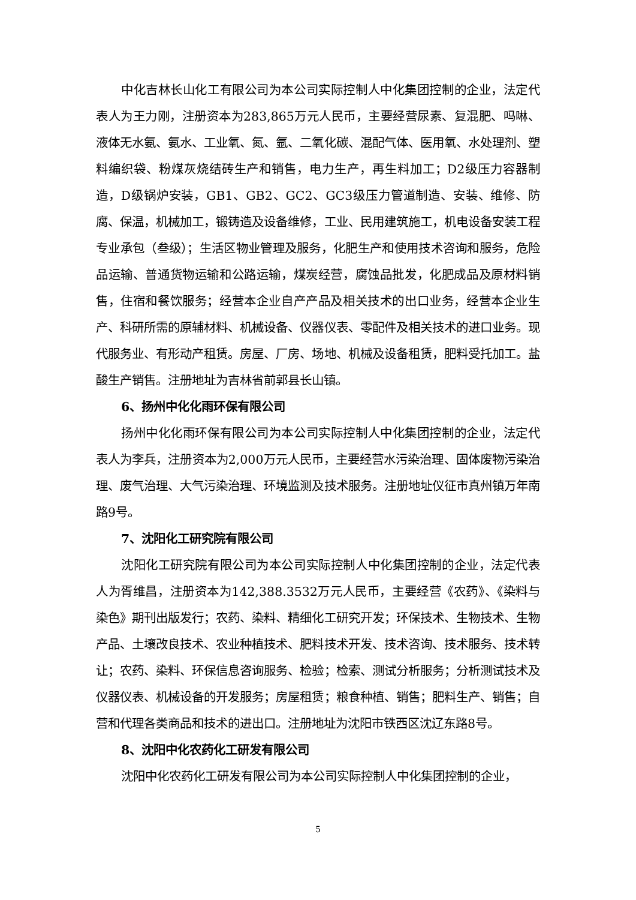中化吉林长山化工有限公司为本公司实际控制人中化集团控制的企业，法定代表人为王力刚，注册资本为283,865万元人民币，主要经营尿素、复混肥、吗啉、液体无水氨、氨水、工业氧、氮、氩、二氧化碳、混配气体、医用氧、水处理剂、塑料编织袋、粉煤灰烧结砖生产和销售，电力生产，再生料加工；D2级压力容器制造，D级锅炉安装，GB1、GB2、GC2、GC3级压力管道制造、安装、维修、防腐、保温，机械加工，锻铸造及设备维修，工业、民用建筑施工，机电设备安装工程专业承包（叁级）；生活区物业管理及服务，化肥生产和使用技术咨询和服务，危险品运输、普通货物运输和公路运输，煤炭经营，腐蚀品批发，化肥成品及原材料销售，住宿和餐饮服务；经营本企业自产产品及相关技术的出口业务，经营本企业生产、科研所需的原辅材料、机械设备、仪器仪表、零配件及相关技术的进口业务。现代服务业、有形动产租赁。房屋、厂房、场地、机械及设备租赁，肥料受托加工。盐酸生产销售。注册地址为吉林省前郭县长山镇。
6、扬州中化化雨环保有限公司
扬州中化化雨环保有限公司为本公司实际控制人中化集团控制的企业，法定代表人为李兵，注册资本为2,000万元人民币，主要经营水污染治理、固体废物污染治理、废气治理、大气污染治理、环境监测及技术服务。注册地址仪征市真州镇万年南路9号。
7、沈阳化工研究院有限公司
沈阳化工研究院有限公司为本公司实际控制人中化集团控制的企业，法定代表人为胥维昌，注册资本为142,388.3532万元人民币，主要经营《农药》、《染料与染色》期刊出版发行；农药、染料、精细化工研究开发；环保技术、生物技术、生物产品、土壤改良技术、农业种植技术、肥料技术开发、技术咨询、技术服务、技术转让；农药、染料、环保信息咨询服务、检验；检索、测试分析服务；分析测试技术及仪器仪表、机械设备的开发服务；房屋租赁；粮食种植、销售；肥料生产、销售；自营和代理各类商品和技术的进出口。注册地址为沈阳市铁西区沈辽东路8号。
8、沈阳中化农药化工研发有限公司
沈阳中化农药化工研发有限公司为本公司实际控制人中化集团控制的企业，
5